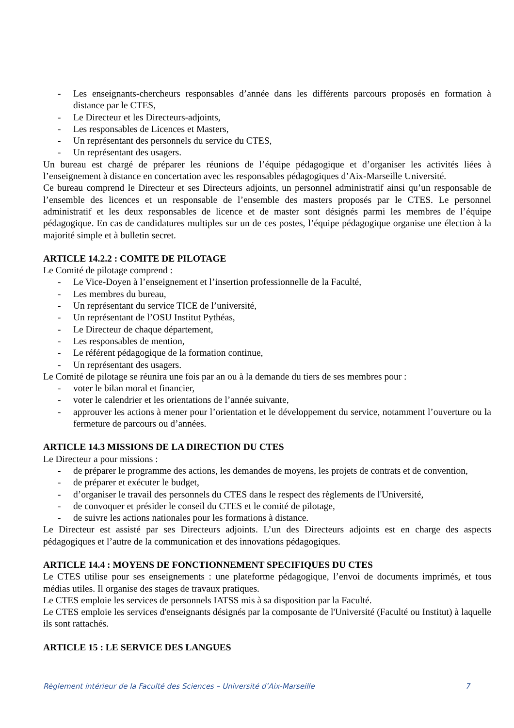- Les enseignants-chercheurs responsables d’année dans les différents parcours proposés en formation à distance par le CTES,
- Le Directeur et les Directeurs-adjoints,
- Les responsables de Licences et Masters,
- Un représentant des personnels du service du CTES,
- Un représentant des usagers.
Un bureau est chargé de préparer les réunions de l’équipe pédagogique et d’organiser les activités liées à l’enseignement à distance en concertation avec les responsables pédagogiques d’Aix-Marseille Université.
Ce bureau comprend le Directeur et ses Directeurs adjoints, un personnel administratif ainsi qu’un responsable de l’ensemble des licences et un responsable de l’ensemble des masters proposés par le CTES. Le personnel administratif et les deux responsables de licence et de master sont désignés parmi les membres de l’équipe pédagogique. En cas de candidatures multiples sur un de ces postes, l’équipe pédagogique organise une élection à la majorité simple et à bulletin secret.
ARTICLE 14.2.2 : COMITE DE PILOTAGE
Le Comité de pilotage comprend :
- Le Vice-Doyen à l’enseignement et l’insertion professionnelle de la Faculté,
- Les membres du bureau,
- Un représentant du service TICE de l’université,
- Un représentant de l’OSU Institut Pythéas,
- Le Directeur de chaque département,
- Les responsables de mention,
- Le référent pédagogique de la formation continue,
- Un représentant des usagers.
Le Comité de pilotage se réunira une fois par an ou à la demande du tiers de ses membres pour :
- voter le bilan moral et financier,
- voter le calendrier et les orientations de l’année suivante,
- approuver les actions à mener pour l’orientation et le développement du service, notamment l’ouverture ou la fermeture de parcours ou d’années.
ARTICLE 14.3 MISSIONS DE LA DIRECTION DU CTES
Le Directeur a pour missions :
- de préparer le programme des actions, les demandes de moyens, les projets de contrats et de convention,
- de préparer et exécuter le budget,
- d’organiser le travail des personnels du CTES dans le respect des règlements de l'Université,
- de convoquer et présider le conseil du CTES et le comité de pilotage,
- de suivre les actions nationales pour les formations à distance.
Le Directeur est assisté par ses Directeurs adjoints. L’un des Directeurs adjoints est en charge des aspects pédagogiques et l’autre de la communication et des innovations pédagogiques.
ARTICLE 14.4 : MOYENS DE FONCTIONNEMENT SPECIFIQUES DU CTES
Le CTES utilise pour ses enseignements : une plateforme pédagogique, l’envoi de documents imprimés, et tous médias utiles. Il organise des stages de travaux pratiques.
Le CTES emploie les services de personnels IATSS mis à sa disposition par la Faculté.
Le CTES emploie les services d'enseignants désignés par la composante de l'Université (Faculté ou Institut) à laquelle ils sont rattachés.
ARTICLE 15 : LE SERVICE DES LANGUES
Règlement intérieur de la Faculté des Sciences – Université d’Aix-Marseille 7